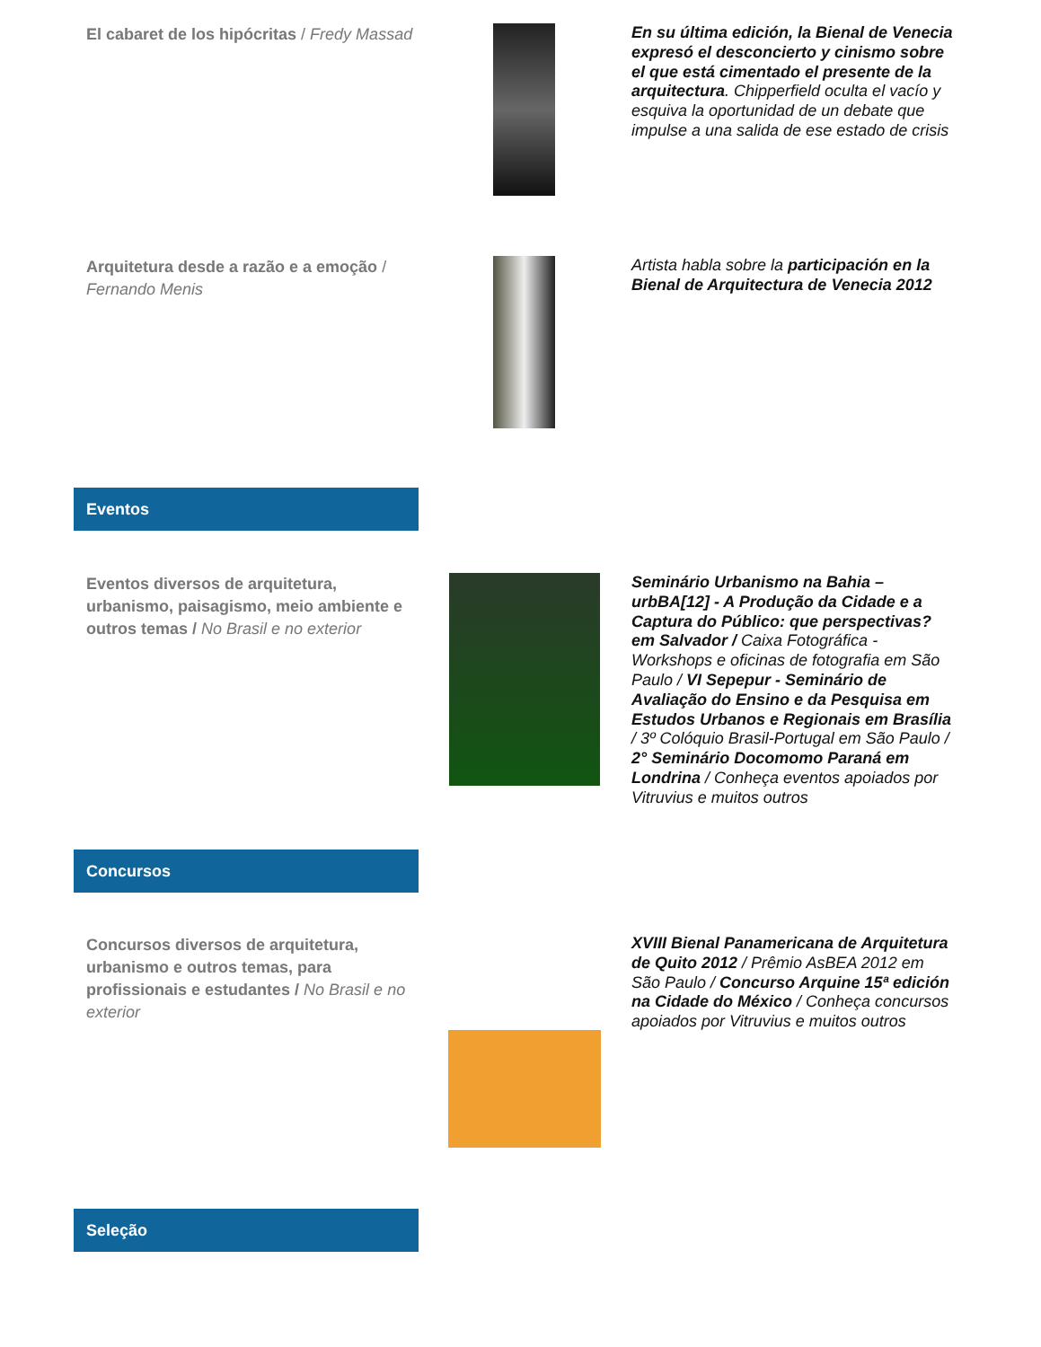El cabaret de los hipócritas / Fredy Massad
En su última edición, la Bienal de Venecia expresó el desconcierto y cinismo sobre el que está cimentado el presente de la arquitectura. Chipperfield oculta el vacío y esquiva la oportunidad de un debate que impulse a una salida de ese estado de crisis
Arquitetura desde a razão e a emoção / Fernando Menis
Artista habla sobre la participación en la Bienal de Arquitectura de Venecia 2012
Eventos
Eventos diversos de arquitetura, urbanismo, paisagismo, meio ambiente e outros temas / No Brasil e no exterior
Seminário Urbanismo na Bahia – urbBA[12] - A Produção da Cidade e a Captura do Público: que perspectivas? em Salvador / Caixa Fotográfica - Workshops e oficinas de fotografia em São Paulo / VI Sepepur - Seminário de Avaliação do Ensino e da Pesquisa em Estudos Urbanos e Regionais em Brasília / 3º Colóquio Brasil-Portugal em São Paulo / 2° Seminário Docomomo Paraná em Londrina / Conheça eventos apoiados por Vitruvius e muitos outros
Concursos
Concursos diversos de arquitetura, urbanismo e outros temas, para profissionais e estudantes / No Brasil e no exterior
XVIII Bienal Panamericana de Arquitetura de Quito 2012 / Prêmio AsBEA 2012 em São Paulo / Concurso Arquine 15ª edición na Cidade do México / Conheça concursos apoiados por Vitruvius e muitos outros
Seleção